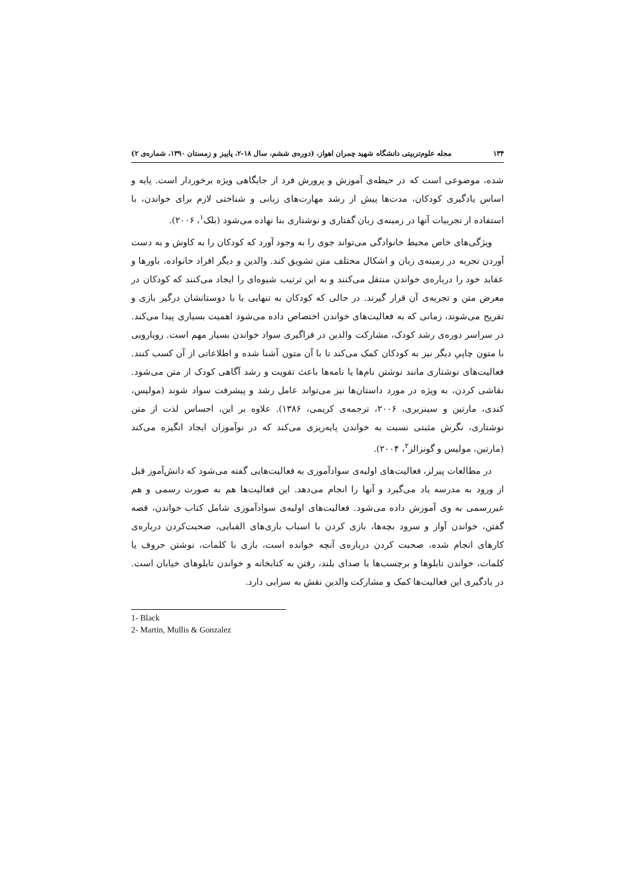۱۳۴ مجله علوم‌تربیتی دانشگاه شهید چمران اهواز، (دوره‌ی ششم، سال ۱۸-۲، پاییز و زمستان ۱۳۹۰، شماره‌ی ۲)
شده، موضوعی است که در حیطه‌ی آموزش و پرورش فرد از جایگاهی ویژه برخوردار است. پایه و اساس یادگیری کودکان، مدت‌ها پیش از رشد مهارت‌های زبانی و شناختی لازم برای خواندن، با استفاده از تجربیات آنها در زمینه‌ی زبان گفتاری و نوشتاری بنا نهاده می‌شود (بلک<sup>۱</sup>، ۲۰۰۶).
ویژگی‌های خاص محیط خانوادگی می‌تواند جوی را به وجود آورد که کودکان را به کاوش و به دست آوردن تجربه در زمینه‌ی زبان و اشکال مختلف متن تشویق کند. والدین و دیگر افراد خانواده، باورها و عقاید خود را درباره‌ی خواندن منتقل می‌کنند و به این ترتیب شیوه‌ای را ایجاد می‌کنند که کودکان در معرض متن و تجربه‌ی آن قرار گیرند. در حالی که کودکان به تنهایی یا با دوستانشان درگیر بازی و تفریح می‌شوند، زمانی که به فعالیت‌های خواندن اختصاص داده می‌شود اهمیت بسیاری پیدا می‌کند. در سراسر دوره‌ی رشد کودک، مشارکت والدین در فراگیری سواد خواندن بسیار مهم است. رویارویی با متون چاپیِ دیگر نیز به کودکان کمک می‌کند تا با آن متون آشنا شده و اطلاعاتی از آن کسب کنند. فعالیت‌های نوشتاری مانند نوشتن نام‌ها یا نامه‌ها باعث تقویت و رشد آگاهی کودک از متن می‌شود. نقاشی کردن، به ویژه در مورد داستان‌ها نیز می‌تواند عامل رشد و پیشرفت سواد شوند (مولیس، کندی، مارتین و سینزبری، ۲۰۰۶، ترجمه‌ی کریمی، ۱۳۸۶). علاوه بر این، احساس لذت از متن نوشتاری، نگرش مثبتی نسبت به خواندن پایه‌ریزی می‌کند که در نوآموزان ایجاد انگیزه می‌کند (مارتین، مولیس و گونزالز<sup>۲</sup>، ۲۰۰۴).
در مطالعات پیرلز، فعالیت‌های اولیه‌ی سوادآموزی به فعالیت‌هایی گفته می‌شود که دانش‌آموز قبل از ورود به مدرسه یاد می‌گیرد و آنها را انجام می‌دهد. این فعالیت‌ها هم به صورت رسمی و هم غیررسمی به وی آموزش داده می‌شود. فعالیت‌های اولیه‌ی سوادآموزی شامل کتاب خواندن، قصه گفتن، خواندن آواز و سرود بچه‌ها، بازی کردن با اسباب بازی‌های الفبایی، صحبت‌کردن درباره‌ی کارهای انجام شده، صحبت کردن درباره‌ی آنچه خوانده است، بازی با کلمات، نوشتن حروف یا کلمات، خواندن تابلوها و برچسب‌ها با صدای بلند، رفتن به کتابخانه و خواندن تابلوهای خیابان است. در یادگیری این فعالیت‌ها کمک و مشارکت والدین نقش به سزایی دارد.
1- Black
2- Martin, Mullis & Gonzalez